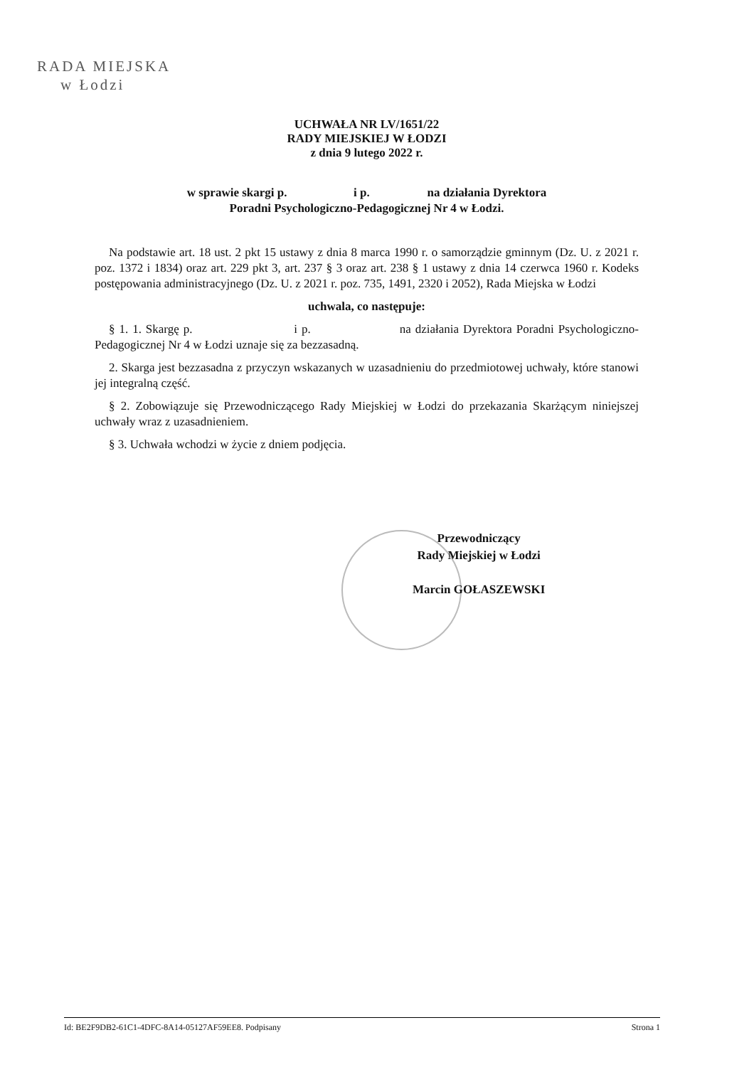RADA MIEJSKA
w Łodzi
UCHWAŁA NR LV/1651/22
RADY MIEJSKIEJ W ŁODZI
z dnia 9 lutego 2022 r.
w sprawie skargi p. i p. na działania Dyrektora
Poradni Psychologiczno-Pedagogicznej Nr 4 w Łodzi.
Na podstawie art. 18 ust. 2 pkt 15 ustawy z dnia 8 marca 1990 r. o samorządzie gminnym (Dz. U. z 2021 r. poz. 1372 i 1834) oraz art. 229 pkt 3, art. 237 § 3 oraz art. 238 § 1 ustawy z dnia 14 czerwca 1960 r. Kodeks postępowania administracyjnego (Dz. U. z 2021 r. poz. 735, 1491, 2320 i 2052), Rada Miejska w Łodzi
uchwala, co następuje:
§ 1. 1. Skargę p. i p. na działania Dyrektora Poradni Psychologiczno-Pedagogicznej Nr 4 w Łodzi uznaje się za bezzasadną.
2. Skarga jest bezzasadna z przyczyn wskazanych w uzasadnieniu do przedmiotowej uchwały, które stanowi jej integralną część.
§ 2. Zobowiązuje się Przewodniczącego Rady Miejskiej w Łodzi do przekazania Skarżącym niniejszej uchwały wraz z uzasadnieniem.
§ 3. Uchwała wchodzi w życie z dniem podjęcia.
Przewodniczący
Rady Miejskiej w Łodzi
Marcin GOŁASZEWSKI
Id: BE2F9DB2-61C1-4DFC-8A14-05127AF59EE8. Podpisany Strona 1